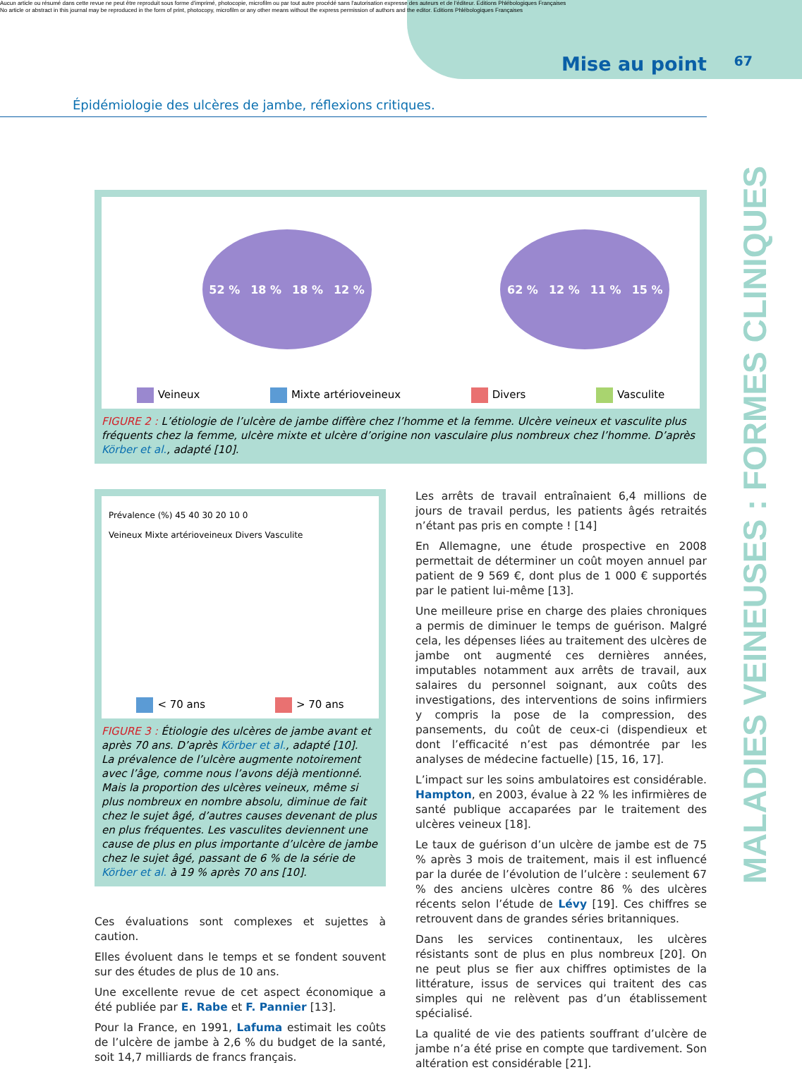Aucun article ou résumé dans cette revue ne peut être reproduit sous forme d'imprimé, photocopie, microfilm ou par tout autre procédé sans l'autorisation expresse des auteurs et de l'éditeur. Editions Phlébologiques Françaises
No article or abstract in this journal may be reproduced in the form of print, photocopy, microfilm or any other means without the express permission of authors and the editor. Editions Phlébologiques Françaises
Mise au point 67
Épidémiologie des ulcères de jambe, réflexions critiques.
MALADIES VEINEUSES : FORMES CLINIQUES
♂
52 % 18 % 18 % 12 %
♀
62 % 12 % 11 % 15 %
Veineux Mixte artérioveineux Divers Vasculite
FIGURE 2 : L’étiologie de l’ulcère de jambe diffère chez l’homme et la femme. Ulcère veineux et vasculite plus fréquents chez la femme, ulcère mixte et ulcère d’origine non vasculaire plus nombreux chez l’homme. D’après Körber et al., adapté [10].
Prévalence (%) 45 40 30 20 10 0
Veineux Mixte artérioveineux Divers Vasculite
< 70 ans > 70 ans
FIGURE 3 : Étiologie des ulcères de jambe avant et après 70 ans. D’après Körber et al., adapté [10].
La prévalence de l’ulcère augmente notoirement avec l’âge, comme nous l’avons déjà mentionné. Mais la proportion des ulcères veineux, même si plus nombreux en nombre absolu, diminue de fait chez le sujet âgé, d’autres causes devenant de plus en plus fréquentes. Les vasculites deviennent une cause de plus en plus importante d’ulcère de jambe chez le sujet âgé, passant de 6 % de la série de Körber et al. à 19 % après 70 ans [10].
Ces évaluations sont complexes et sujettes à caution.
Elles évoluent dans le temps et se fondent souvent sur des études de plus de 10 ans.
Une excellente revue de cet aspect économique a été publiée par E. Rabe et F. Pannier [13].
Pour la France, en 1991, Lafuma estimait les coûts de l’ulcère de jambe à 2,6 % du budget de la santé, soit 14,7 milliards de francs français.
Les arrêts de travail entraînaient 6,4 millions de jours de travail perdus, les patients âgés retraités n’étant pas pris en compte ! [14]
En Allemagne, une étude prospective en 2008 permettait de déterminer un coût moyen annuel par patient de 9 569 €, dont plus de 1 000 € supportés par le patient lui-même [13].
Une meilleure prise en charge des plaies chroniques a permis de diminuer le temps de guérison. Malgré cela, les dépenses liées au traitement des ulcères de jambe ont augmenté ces dernières années, imputables notamment aux arrêts de travail, aux salaires du personnel soignant, aux coûts des investigations, des interventions de soins infirmiers y compris la pose de la compression, des pansements, du coût de ceux-ci (dispendieux et dont l’efficacité n’est pas démontrée par les analyses de médecine factuelle) [15, 16, 17].
L’impact sur les soins ambulatoires est considérable. Hampton, en 2003, évalue à 22 % les infirmières de santé publique accaparées par le traitement des ulcères veineux [18].
Le taux de guérison d’un ulcère de jambe est de 75 % après 3 mois de traitement, mais il est influencé par la durée de l’évolution de l’ulcère : seulement 67 % des anciens ulcères contre 86 % des ulcères récents selon l’étude de Lévy [19]. Ces chiffres se retrouvent dans de grandes séries britanniques.
Dans les services continentaux, les ulcères résistants sont de plus en plus nombreux [20]. On ne peut plus se fier aux chiffres optimistes de la littérature, issus de services qui traitent des cas simples qui ne relèvent pas d’un établissement spécialisé.
La qualité de vie des patients souffrant d’ulcère de jambe n’a été prise en compte que tardivement. Son altération est considérable [21].